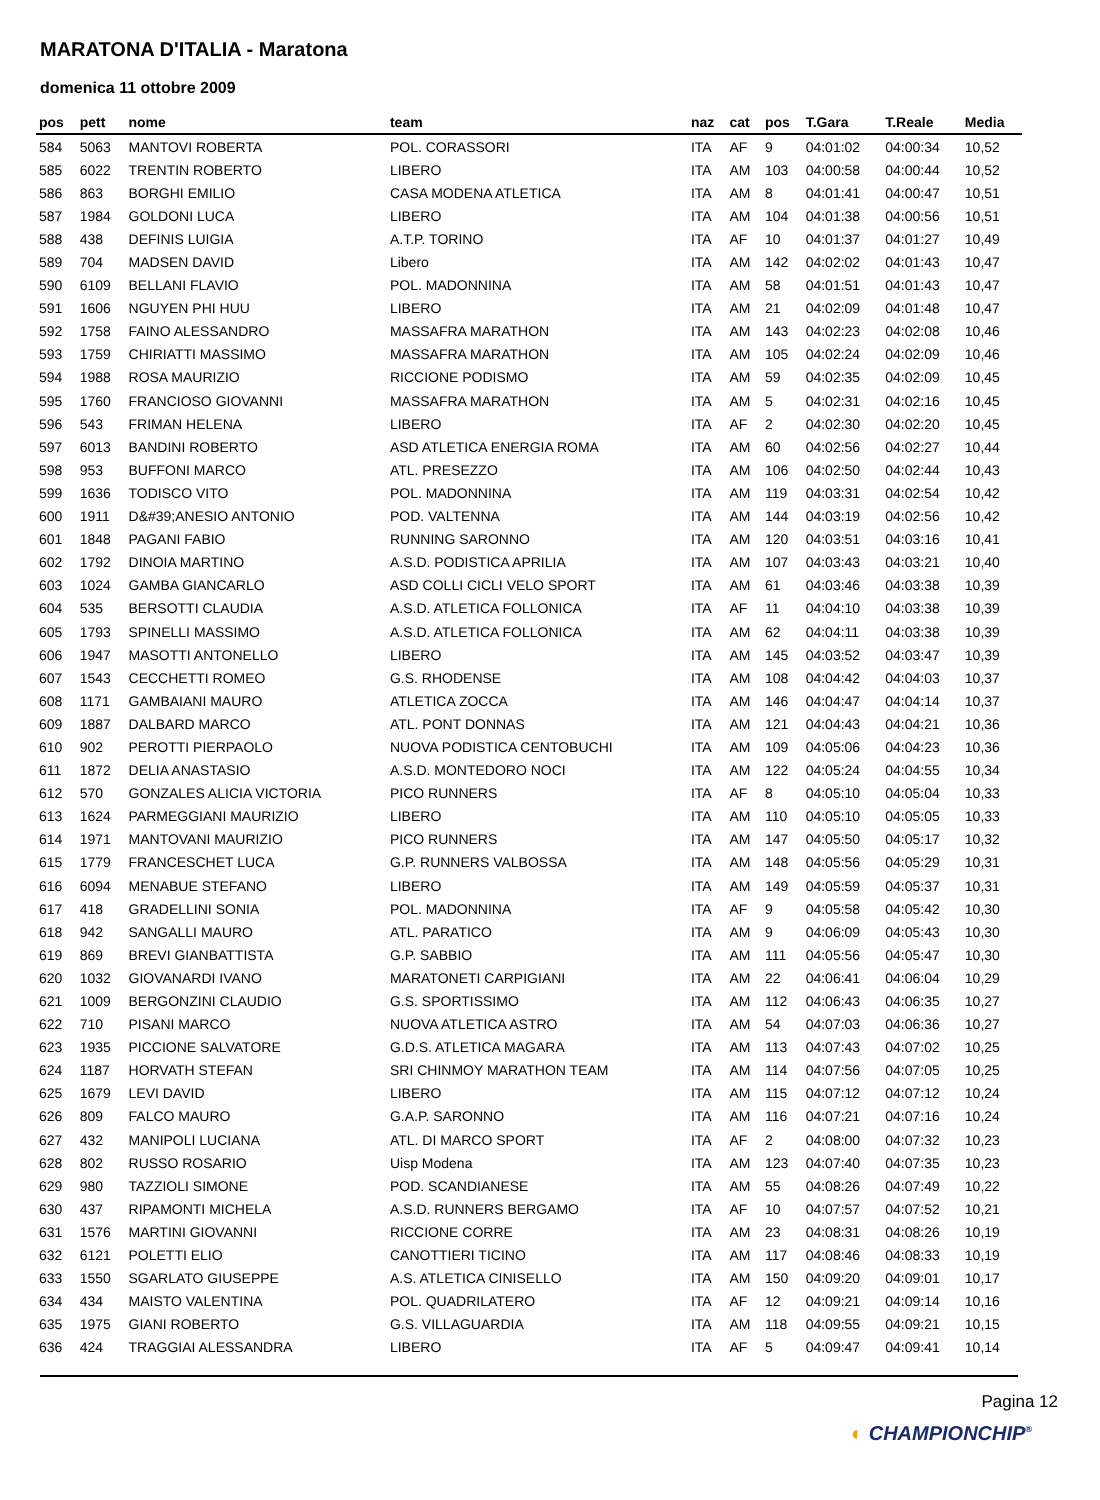MARATONA D'ITALIA - Maratona
domenica 11 ottobre 2009
| pos | pett | nome | team | naz | cat | pos | T.Gara | T.Reale | Media |
| --- | --- | --- | --- | --- | --- | --- | --- | --- | --- |
| 584 | 5063 | MANTOVI ROBERTA | POL. CORASSORI | ITA | AF | 9 | 04:01:02 | 04:00:34 | 10,52 |
| 585 | 6022 | TRENTIN ROBERTO | LIBERO | ITA | AM | 103 | 04:00:58 | 04:00:44 | 10,52 |
| 586 | 863 | BORGHI EMILIO | CASA MODENA ATLETICA | ITA | AM | 8 | 04:01:41 | 04:00:47 | 10,51 |
| 587 | 1984 | GOLDONI LUCA | LIBERO | ITA | AM | 104 | 04:01:38 | 04:00:56 | 10,51 |
| 588 | 438 | DEFINIS LUIGIA | A.T.P. TORINO | ITA | AF | 10 | 04:01:37 | 04:01:27 | 10,49 |
| 589 | 704 | MADSEN DAVID | Libero | ITA | AM | 142 | 04:02:02 | 04:01:43 | 10,47 |
| 590 | 6109 | BELLANI FLAVIO | POL. MADONNINA | ITA | AM | 58 | 04:01:51 | 04:01:43 | 10,47 |
| 591 | 1606 | NGUYEN PHI HUU | LIBERO | ITA | AM | 21 | 04:02:09 | 04:01:48 | 10,47 |
| 592 | 1758 | FAINO ALESSANDRO | MASSAFRA MARATHON | ITA | AM | 143 | 04:02:23 | 04:02:08 | 10,46 |
| 593 | 1759 | CHIRIATTI MASSIMO | MASSAFRA MARATHON | ITA | AM | 105 | 04:02:24 | 04:02:09 | 10,46 |
| 594 | 1988 | ROSA MAURIZIO | RICCIONE PODISMO | ITA | AM | 59 | 04:02:35 | 04:02:09 | 10,45 |
| 595 | 1760 | FRANCIOSO GIOVANNI | MASSAFRA MARATHON | ITA | AM | 5 | 04:02:31 | 04:02:16 | 10,45 |
| 596 | 543 | FRIMAN HELENA | LIBERO | ITA | AF | 2 | 04:02:30 | 04:02:20 | 10,45 |
| 597 | 6013 | BANDINI ROBERTO | ASD ATLETICA ENERGIA ROMA | ITA | AM | 60 | 04:02:56 | 04:02:27 | 10,44 |
| 598 | 953 | BUFFONI MARCO | ATL. PRESEZZO | ITA | AM | 106 | 04:02:50 | 04:02:44 | 10,43 |
| 599 | 1636 | TODISCO VITO | POL. MADONNINA | ITA | AM | 119 | 04:03:31 | 04:02:54 | 10,42 |
| 600 | 1911 | D&#39;ANESIO ANTONIO | POD. VALTENNA | ITA | AM | 144 | 04:03:19 | 04:02:56 | 10,42 |
| 601 | 1848 | PAGANI FABIO | RUNNING SARONNO | ITA | AM | 120 | 04:03:51 | 04:03:16 | 10,41 |
| 602 | 1792 | DINOIA MARTINO | A.S.D. PODISTICA APRILIA | ITA | AM | 107 | 04:03:43 | 04:03:21 | 10,40 |
| 603 | 1024 | GAMBA GIANCARLO | ASD COLLI CICLI VELO SPORT | ITA | AM | 61 | 04:03:46 | 04:03:38 | 10,39 |
| 604 | 535 | BERSOTTI CLAUDIA | A.S.D. ATLETICA FOLLONICA | ITA | AF | 11 | 04:04:10 | 04:03:38 | 10,39 |
| 605 | 1793 | SPINELLI MASSIMO | A.S.D. ATLETICA FOLLONICA | ITA | AM | 62 | 04:04:11 | 04:03:38 | 10,39 |
| 606 | 1947 | MASOTTI ANTONELLO | LIBERO | ITA | AM | 145 | 04:03:52 | 04:03:47 | 10,39 |
| 607 | 1543 | CECCHETTI ROMEO | G.S. RHODENSE | ITA | AM | 108 | 04:04:42 | 04:04:03 | 10,37 |
| 608 | 1171 | GAMBAIANI MAURO | ATLETICA ZOCCA | ITA | AM | 146 | 04:04:47 | 04:04:14 | 10,37 |
| 609 | 1887 | DALBARD MARCO | ATL. PONT DONNAS | ITA | AM | 121 | 04:04:43 | 04:04:21 | 10,36 |
| 610 | 902 | PEROTTI PIERPAOLO | NUOVA PODISTICA CENTOBUCHI | ITA | AM | 109 | 04:05:06 | 04:04:23 | 10,36 |
| 611 | 1872 | DELIA ANASTASIO | A.S.D. MONTEDORO NOCI | ITA | AM | 122 | 04:05:24 | 04:04:55 | 10,34 |
| 612 | 570 | GONZALES ALICIA VICTORIA | PICO RUNNERS | ITA | AF | 8 | 04:05:10 | 04:05:04 | 10,33 |
| 613 | 1624 | PARMEGGIANI MAURIZIO | LIBERO | ITA | AM | 110 | 04:05:10 | 04:05:05 | 10,33 |
| 614 | 1971 | MANTOVANI MAURIZIO | PICO RUNNERS | ITA | AM | 147 | 04:05:50 | 04:05:17 | 10,32 |
| 615 | 1779 | FRANCESCHET LUCA | G.P. RUNNERS VALBOSSA | ITA | AM | 148 | 04:05:56 | 04:05:29 | 10,31 |
| 616 | 6094 | MENABUE STEFANO | LIBERO | ITA | AM | 149 | 04:05:59 | 04:05:37 | 10,31 |
| 617 | 418 | GRADELLINI SONIA | POL. MADONNINA | ITA | AF | 9 | 04:05:58 | 04:05:42 | 10,30 |
| 618 | 942 | SANGALLI MAURO | ATL. PARATICO | ITA | AM | 9 | 04:06:09 | 04:05:43 | 10,30 |
| 619 | 869 | BREVI GIANBATTISTA | G.P. SABBIO | ITA | AM | 111 | 04:05:56 | 04:05:47 | 10,30 |
| 620 | 1032 | GIOVANARDI IVANO | MARATONETI CARPIGIANI | ITA | AM | 22 | 04:06:41 | 04:06:04 | 10,29 |
| 621 | 1009 | BERGONZINI CLAUDIO | G.S. SPORTISSIMO | ITA | AM | 112 | 04:06:43 | 04:06:35 | 10,27 |
| 622 | 710 | PISANI MARCO | NUOVA ATLETICA ASTRO | ITA | AM | 54 | 04:07:03 | 04:06:36 | 10,27 |
| 623 | 1935 | PICCIONE SALVATORE | G.D.S. ATLETICA MAGARA | ITA | AM | 113 | 04:07:43 | 04:07:02 | 10,25 |
| 624 | 1187 | HORVATH STEFAN | SRI CHINMOY MARATHON TEAM | ITA | AM | 114 | 04:07:56 | 04:07:05 | 10,25 |
| 625 | 1679 | LEVI DAVID | LIBERO | ITA | AM | 115 | 04:07:12 | 04:07:12 | 10,24 |
| 626 | 809 | FALCO MAURO | G.A.P. SARONNO | ITA | AM | 116 | 04:07:21 | 04:07:16 | 10,24 |
| 627 | 432 | MANIPOLI LUCIANA | ATL. DI MARCO SPORT | ITA | AF | 2 | 04:08:00 | 04:07:32 | 10,23 |
| 628 | 802 | RUSSO ROSARIO | Uisp Modena | ITA | AM | 123 | 04:07:40 | 04:07:35 | 10,23 |
| 629 | 980 | TAZZIOLI SIMONE | POD. SCANDIANESE | ITA | AM | 55 | 04:08:26 | 04:07:49 | 10,22 |
| 630 | 437 | RIPAMONTI MICHELA | A.S.D. RUNNERS BERGAMO | ITA | AF | 10 | 04:07:57 | 04:07:52 | 10,21 |
| 631 | 1576 | MARTINI GIOVANNI | RICCIONE CORRE | ITA | AM | 23 | 04:08:31 | 04:08:26 | 10,19 |
| 632 | 6121 | POLETTI ELIO | CANOTTIERI TICINO | ITA | AM | 117 | 04:08:46 | 04:08:33 | 10,19 |
| 633 | 1550 | SGARLATO GIUSEPPE | A.S. ATLETICA CINISELLO | ITA | AM | 150 | 04:09:20 | 04:09:01 | 10,17 |
| 634 | 434 | MAISTO VALENTINA | POL. QUADRILATERO | ITA | AF | 12 | 04:09:21 | 04:09:14 | 10,16 |
| 635 | 1975 | GIANI ROBERTO | G.S. VILLAGUARDIA | ITA | AM | 118 | 04:09:55 | 04:09:21 | 10,15 |
| 636 | 424 | TRAGGIAI ALESSANDRA | LIBERO | ITA | AF | 5 | 04:09:47 | 04:09:41 | 10,14 |
Pagina 12
◐ CHAMPIONCHIP<sup>®</sup>